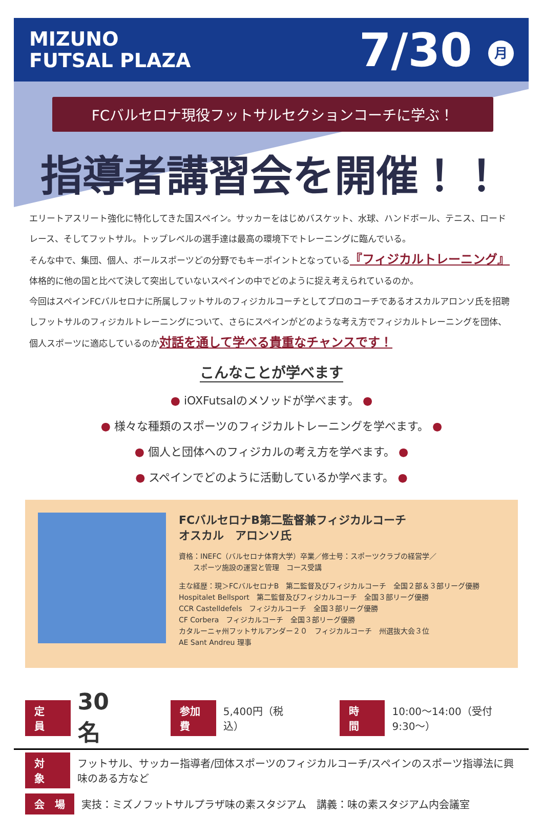MIZUNO
FUTSAL PLAZA
7/30 月
FCバルセロナ現役フットサルセクションコーチに学ぶ！
指導者講習会を開催！！
エリートアスリート強化に特化してきた国スペイン。サッカーをはじめバスケット、水球、ハンドボール、テニス、ロードレース、そしてフットサル。トップレベルの選手達は最高の環境下でトレーニングに臨んでいる。
そんな中で、集団、個人、ボールスポーツどの分野でもキーポイントとなっている『フィジカルトレーニング』
体格的に他の国と比べて決して突出していないスペインの中でどのように捉え考えられているのか。
今回はスペインFCバルセロナに所属しフットサルのフィジカルコーチとしてプロのコーチであるオスカルアロンソ氏を招聘しフットサルのフィジカルトレーニングについて、さらにスペインがどのような考え方でフィジカルトレーニングを団体、個人スポーツに適応しているのか対話を通して学べる貴重なチャンスです！
こんなことが学べます
● iOXFutsalのメソッドが学べます。 ●
● 様々な種類のスポーツのフィジカルトレーニングを学べます。 ●
● 個人と団体へのフィジカルの考え方を学べます。 ●
● スペインでどのように活動しているか学べます。 ●
FCバルセロナB第二監督兼フィジカルコーチ
オスカル　アロンソ氏
資格：INEFC（バルセロナ体育大学）卒業／修士号：スポーツクラブの経営学／
　　スポーツ施設の運営と管理　コース受講
主な経歴：現＞FCバルセロナB　第二監督及びフィジカルコーチ　全国２部＆３部リーグ優勝
Hospitalet Bellsport　第二監督及びフィジカルコーチ　全国３部リーグ優勝
CCR Castelldefels　フィジカルコーチ　全国３部リーグ優勝
CF Corbera　フィジカルコーチ　全国３部リーグ優勝
カタルーニャ州フットサルアンダー２０　フィジカルコーチ　州選抜大会３位
AE Sant Andreu 理事
定　員 30名 参加費 5,400円（税込） 時　間 10:00〜14:00（受付9:30〜）
対　象 フットサル、サッカー指導者/団体スポーツのフィジカルコーチ/スペインのスポーツ指導法に興味のある方など
会　場 実技：ミズノフットサルプラザ味の素スタジアム　講義：味の素スタジアム内会議室